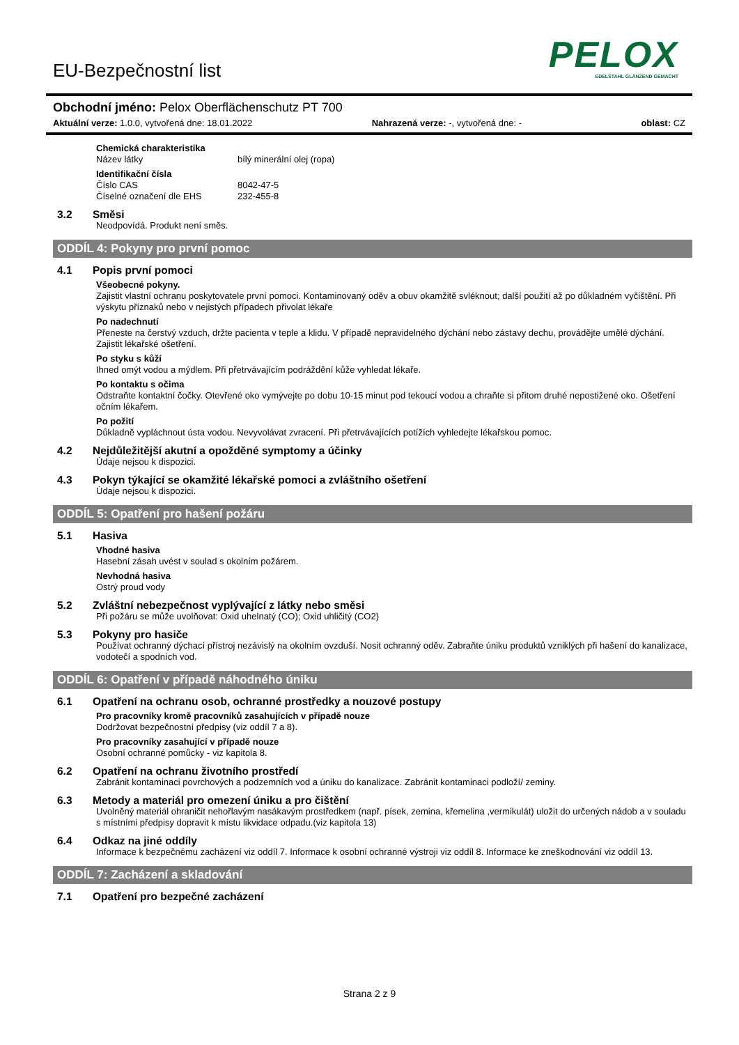PELOX
EDELSTAHL GLÄNZEND GEMACHT
EU-Bezpečnostní list
Obchodní jméno: Pelox Oberflächenschutz PT 700
Aktuální verze: 1.0.0, vytvořená dne: 18.01.2022 Nahrazená verze: -, vytvořená dne: - oblast: CZ
Chemická charakteristika
Název látky bílý minerální olej (ropa)
Identifikační čísla
Číslo CAS 8042-47-5
Číselné označení dle EHS 232-455-8
3.2 Směsi
Neodpovídá. Produkt není směs.
ODDÍL 4: Pokyny pro první pomoc
4.1 Popis první pomoci
Všeobecné pokyny.
Zajistit vlastní ochranu poskytovatele první pomoci. Kontaminovaný oděv a obuv okamžitě svléknout; další použití až po důkladném vyčištění. Při výskytu příznaků nebo v nejistých případech přivolat lékaře
Po nadechnutí
Přeneste na čerstvý vzduch, držte pacienta v teple a klidu. V případě nepravidelného dýchání nebo zástavy dechu, provádějte umělé dýchání. Zajistit lékařské ošetření.
Po styku s kůží
Ihned omýt vodou a mýdlem. Při přetrvávajícím podráždění kůže vyhledat lékaře.
Po kontaktu s očima
Odstraňte kontaktní čočky. Otevřené oko vymývejte po dobu 10-15 minut pod tekoucí vodou a chraňte si přitom druhé nepostižené oko. Ošetření očním lékařem.
Po požití
Důkladně vypláchnout ústa vodou. Nevyvolávat zvracení. Při přetrvávajících potížích vyhledejte lékařskou pomoc.
4.2 Nejdůležitější akutní a opožděné symptomy a účinky
Údaje nejsou k dispozici.
4.3 Pokyn týkající se okamžité lékařské pomoci a zvláštního ošetření
Údaje nejsou k dispozici.
ODDÍL 5: Opatření pro hašení požáru
5.1 Hasiva
Vhodné hasiva
Hasební zásah uvést v soulad s okolním požárem.
Nevhodná hasiva
Ostrý proud vody
5.2 Zvláštní nebezpečnost vyplývající z látky nebo směsi
Při požáru se může uvolňovat: Oxid uhelnatý (CO); Oxid uhličitý (CO2)
5.3 Pokyny pro hasiče
Používat ochranný dýchací přístroj nezávislý na okolním ovzduší. Nosit ochranný oděv. Zabraňte úniku produktů vzniklých při hašení do kanalizace, vodotečí a spodních vod.
ODDÍL 6: Opatření v případě náhodného úniku
6.1 Opatření na ochranu osob, ochranné prostředky a nouzové postupy
Pro pracovníky kromě pracovníků zasahujících v případě nouze
Dodržovat bezpečnostní předpisy (viz oddíl 7 a 8).
Pro pracovníky zasahující v případě nouze
Osobní ochranné pomůcky - viz kapitola 8.
6.2 Opatření na ochranu životního prostředí
Zabránit kontaminaci povrchových a podzemních vod a úniku do kanalizace. Zabránit kontaminaci podloží/ zeminy.
6.3 Metody a materiál pro omezení úniku a pro čištění
Uvolněný materiál ohraničit nehořlavým nasákavým prostředkem (např. písek, zemina, křemelina ,vermikulát) uložit do určených nádob a v souladu s místními předpisy dopravit k místu likvidace odpadu.(viz kapitola 13)
6.4 Odkaz na jiné oddíly
Informace k bezpečnému zacházení viz oddíl 7. Informace k osobní ochranné výstroji viz oddíl 8. Informace ke zneškodnování viz oddíl 13.
ODDÍL 7: Zacházení a skladování
7.1 Opatření pro bezpečné zacházení
Strana 2 z 9